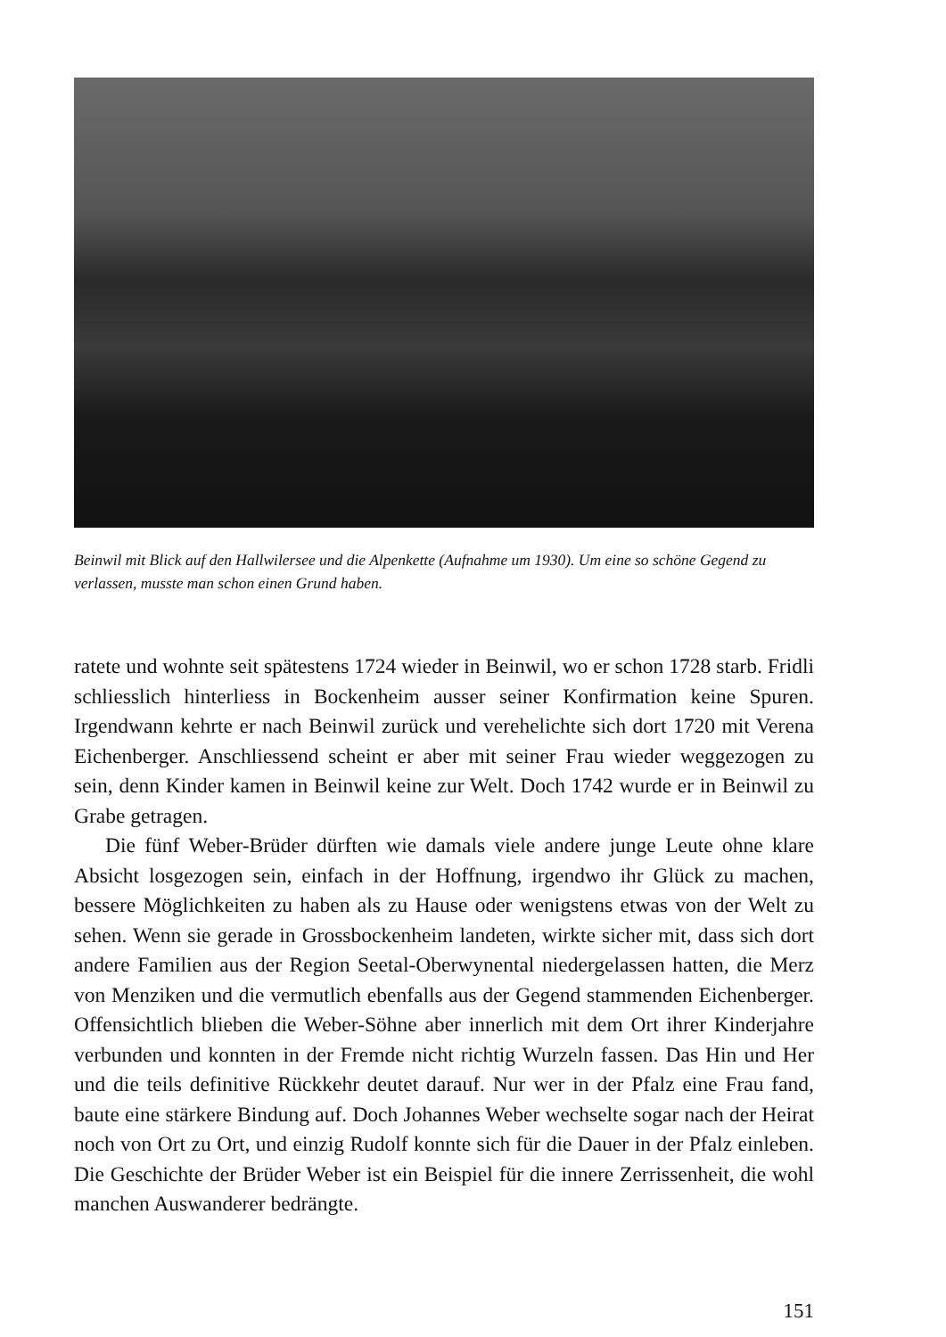Beinwil mit Blick auf den Hallwilersee und die Alpenkette (Aufnahme um 1930). Um eine so schöne Gegend zu verlassen, musste man schon einen Grund haben.
ratete und wohnte seit spätestens 1724 wieder in Beinwil, wo er schon 1728 starb. Fridli schliesslich hinterliess in Bockenheim ausser seiner Konfirmation keine Spuren. Irgendwann kehrte er nach Beinwil zurück und verehelichte sich dort 1720 mit Verena Eichenberger. Anschliessend scheint er aber mit seiner Frau wieder weggezogen zu sein, denn Kinder kamen in Beinwil keine zur Welt. Doch 1742 wurde er in Beinwil zu Grabe getragen.
Die fünf Weber-Brüder dürften wie damals viele andere junge Leute ohne klare Absicht losgezogen sein, einfach in der Hoffnung, irgendwo ihr Glück zu machen, bessere Möglichkeiten zu haben als zu Hause oder wenigstens etwas von der Welt zu sehen. Wenn sie gerade in Grossbockenheim landeten, wirkte sicher mit, dass sich dort andere Familien aus der Region Seetal-Oberwynental niedergelassen hatten, die Merz von Menziken und die vermutlich ebenfalls aus der Gegend stammenden Eichenberger. Offensichtlich blieben die Weber-Söhne aber innerlich mit dem Ort ihrer Kinderjahre verbunden und konnten in der Fremde nicht richtig Wurzeln fassen. Das Hin und Her und die teils definitive Rückkehr deutet darauf. Nur wer in der Pfalz eine Frau fand, baute eine stärkere Bindung auf. Doch Johannes Weber wechselte sogar nach der Heirat noch von Ort zu Ort, und einzig Rudolf konnte sich für die Dauer in der Pfalz einleben. Die Geschichte der Brüder Weber ist ein Beispiel für die innere Zerrissenheit, die wohl manchen Auswanderer bedrängte.
151